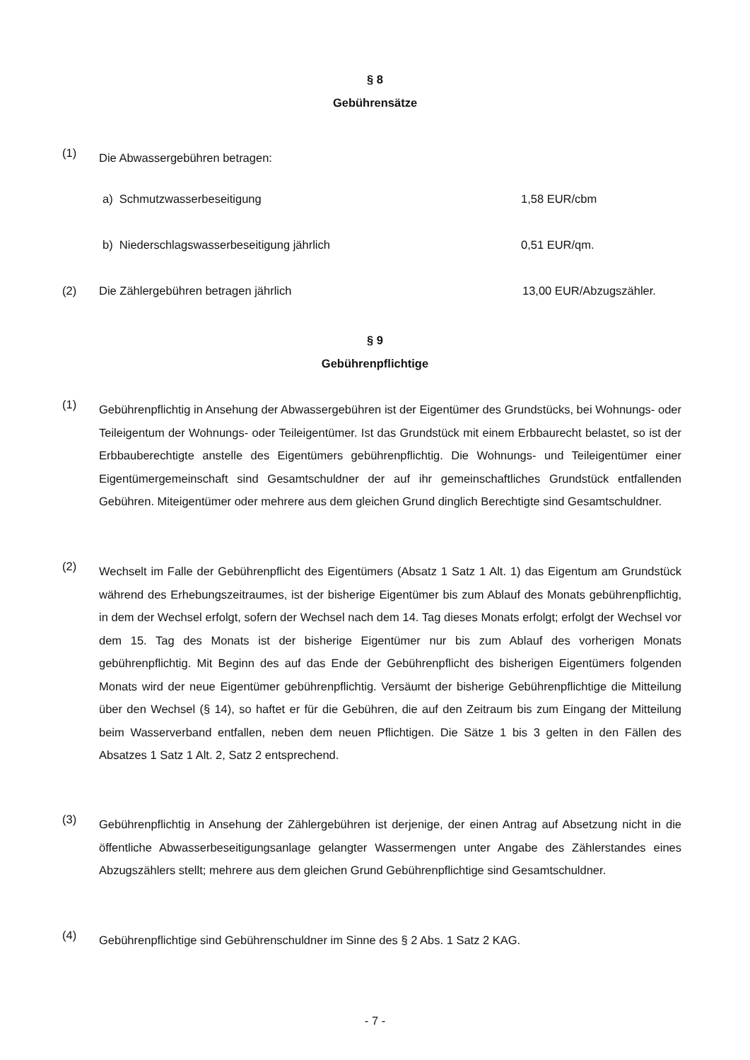§ 8
Gebührensätze
(1) Die Abwassergebühren betragen:
a) Schmutzwasserbeseitigung 1,58 EUR/cbm
b) Niederschlagswasserbeseitigung jährlich 0,51 EUR/qm.
(2) Die Zählergebühren betragen jährlich 13,00 EUR/Abzugszähler.
§ 9
Gebührenpflichtige
(1) Gebührenpflichtig in Ansehung der Abwassergebühren ist der Eigentümer des Grundstücks, bei Wohnungs- oder Teileigentum der Wohnungs- oder Teileigentümer. Ist das Grundstück mit einem Erbbaurecht belastet, so ist der Erbbauberechtigte anstelle des Eigentümers gebührenpflichtig. Die Wohnungs- und Teileigentümer einer Eigentümergemeinschaft sind Gesamtschuldner der auf ihr gemeinschaftliches Grundstück entfallenden Gebühren. Miteigentümer oder mehrere aus dem gleichen Grund dinglich Berechtigte sind Gesamtschuldner.
(2) Wechselt im Falle der Gebührenpflicht des Eigentümers (Absatz 1 Satz 1 Alt. 1) das Eigentum am Grundstück während des Erhebungszeitraumes, ist der bisherige Eigentümer bis zum Ablauf des Monats gebührenpflichtig, in dem der Wechsel erfolgt, sofern der Wechsel nach dem 14. Tag dieses Monats erfolgt; erfolgt der Wechsel vor dem 15. Tag des Monats ist der bisherige Eigentümer nur bis zum Ablauf des vorherigen Monats gebührenpflichtig. Mit Beginn des auf das Ende der Gebührenpflicht des bisherigen Eigentümers folgenden Monats wird der neue Eigentümer gebührenpflichtig. Versäumt der bisherige Gebührenpflichtige die Mitteilung über den Wechsel (§ 14), so haftet er für die Gebühren, die auf den Zeitraum bis zum Eingang der Mitteilung beim Wasserverband entfallen, neben dem neuen Pflichtigen. Die Sätze 1 bis 3 gelten in den Fällen des Absatzes 1 Satz 1 Alt. 2, Satz 2 entsprechend.
(3) Gebührenpflichtig in Ansehung der Zählergebühren ist derjenige, der einen Antrag auf Absetzung nicht in die öffentliche Abwasserbeseitigungsanlage gelangter Wassermengen unter Angabe des Zählerstandes eines Abzugszählers stellt; mehrere aus dem gleichen Grund Gebührenpflichtige sind Gesamtschuldner.
(4) Gebührenpflichtige sind Gebührenschuldner im Sinne des § 2 Abs. 1 Satz 2 KAG.
- 7 -